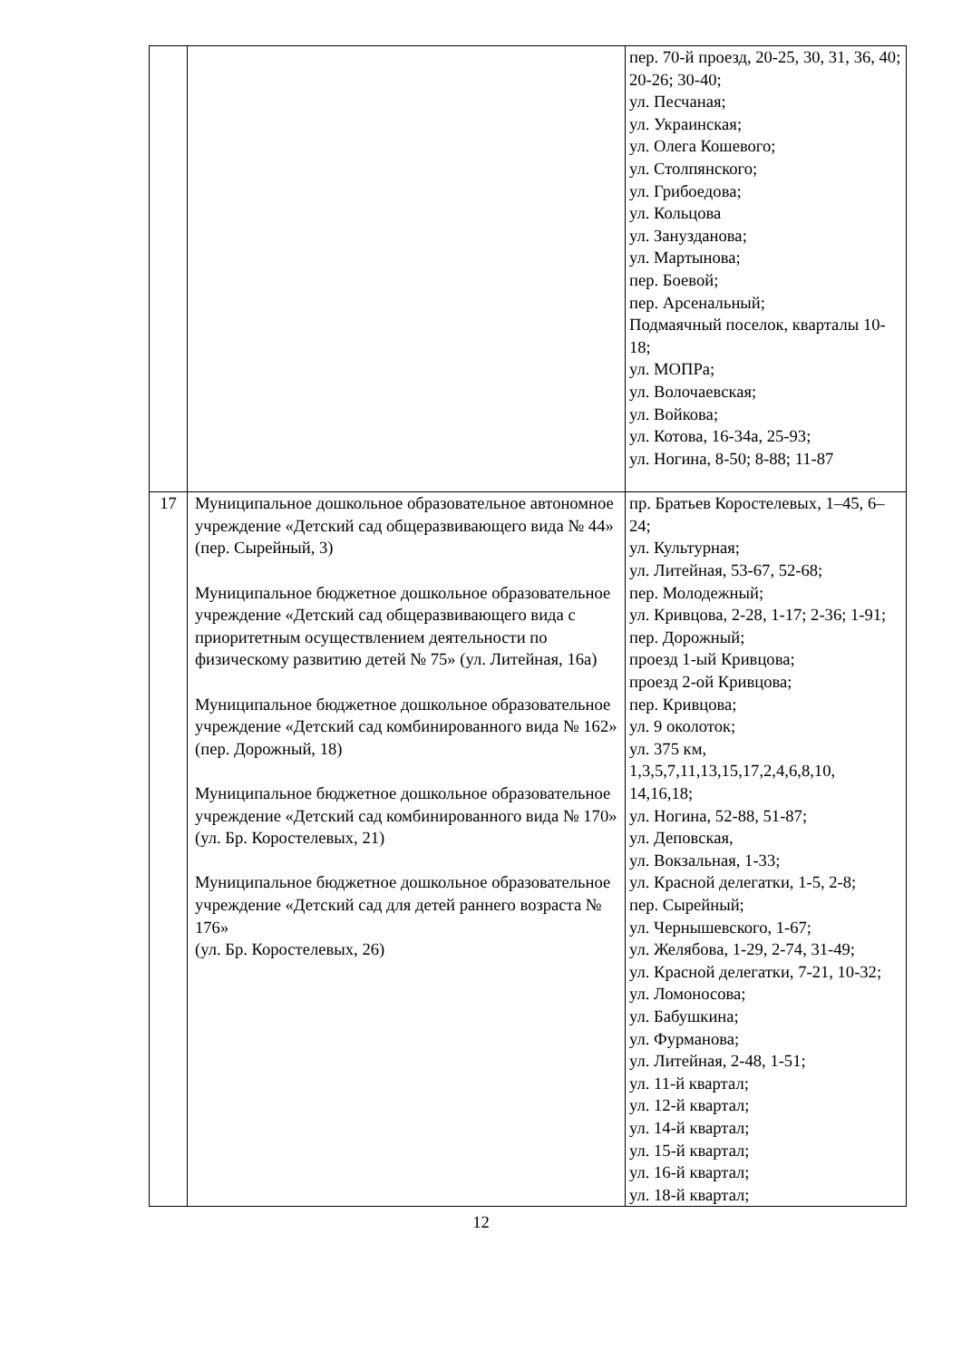| | | пер. 70-й проезд, 20-25, 30, 31, 36, 40; 20-26; 30-40; ул. Песчаная; ул. Украинская; ул. Олега Кошевого; ул. Столпянского; ул. Грибоедова; ул. Кольцова ул. Занузданова; ул. Мартынова; пер. Боевой; пер. Арсенальный; Подмаячный поселок, кварталы 10-18; ул. МОПРа; ул. Волочаевская; ул. Войкова; ул. Котова, 16-34а, 25-93; ул. Ногина, 8-50; 8-88; 11-87 |
| 17 | Муниципальное дошкольное образовательное автономное учреждение «Детский сад общеразвивающего вида № 44» (пер. Сырейный, 3) Муниципальное бюджетное дошкольное образовательное учреждение «Детский сад общеразвивающего вида с приоритетным осуществлением деятельности по физическому развитию детей № 75» (ул. Литейная, 16а) Муниципальное бюджетное дошкольное образовательное учреждение «Детский сад комбинированного вида № 162» (пер. Дорожный, 18) Муниципальное бюджетное дошкольное образовательное учреждение «Детский сад комбинированного вида № 170» (ул. Бр. Коростелевых, 21) Муниципальное бюджетное дошкольное образовательное учреждение «Детский сад для детей раннего возраста № 176» (ул. Бр. Коростелевых, 26) | пр. Братьев Коростелевых, 1–45, 6–24; ул. Культурная; ул. Литейная, 53-67, 52-68; пер. Молодежный; ул. Кривцова, 2-28, 1-17; 2-36; 1-91; пер. Дорожный; проезд 1-ый Кривцова; проезд 2-ой Кривцова; пер. Кривцова; ул. 9 околоток; ул. 375 км, 1,3,5,7,11,13,15,17,2,4,6,8,10, 14,16,18; ул. Ногина, 52-88, 51-87; ул. Деповская, ул. Вокзальная, 1-33; ул. Красной делегатки, 1-5, 2-8; пер. Сырейный; ул. Чернышевского, 1-67; ул. Желябова, 1-29, 2-74, 31-49; ул. Красной делегатки, 7-21, 10-32; ул. Ломоносова; ул. Бабушкина; ул. Фурманова; ул. Литейная, 2-48, 1-51; ул. 11-й квартал; ул. 12-й квартал; ул. 14-й квартал; ул. 15-й квартал; ул. 16-й квартал; ул. 18-й квартал; |
12